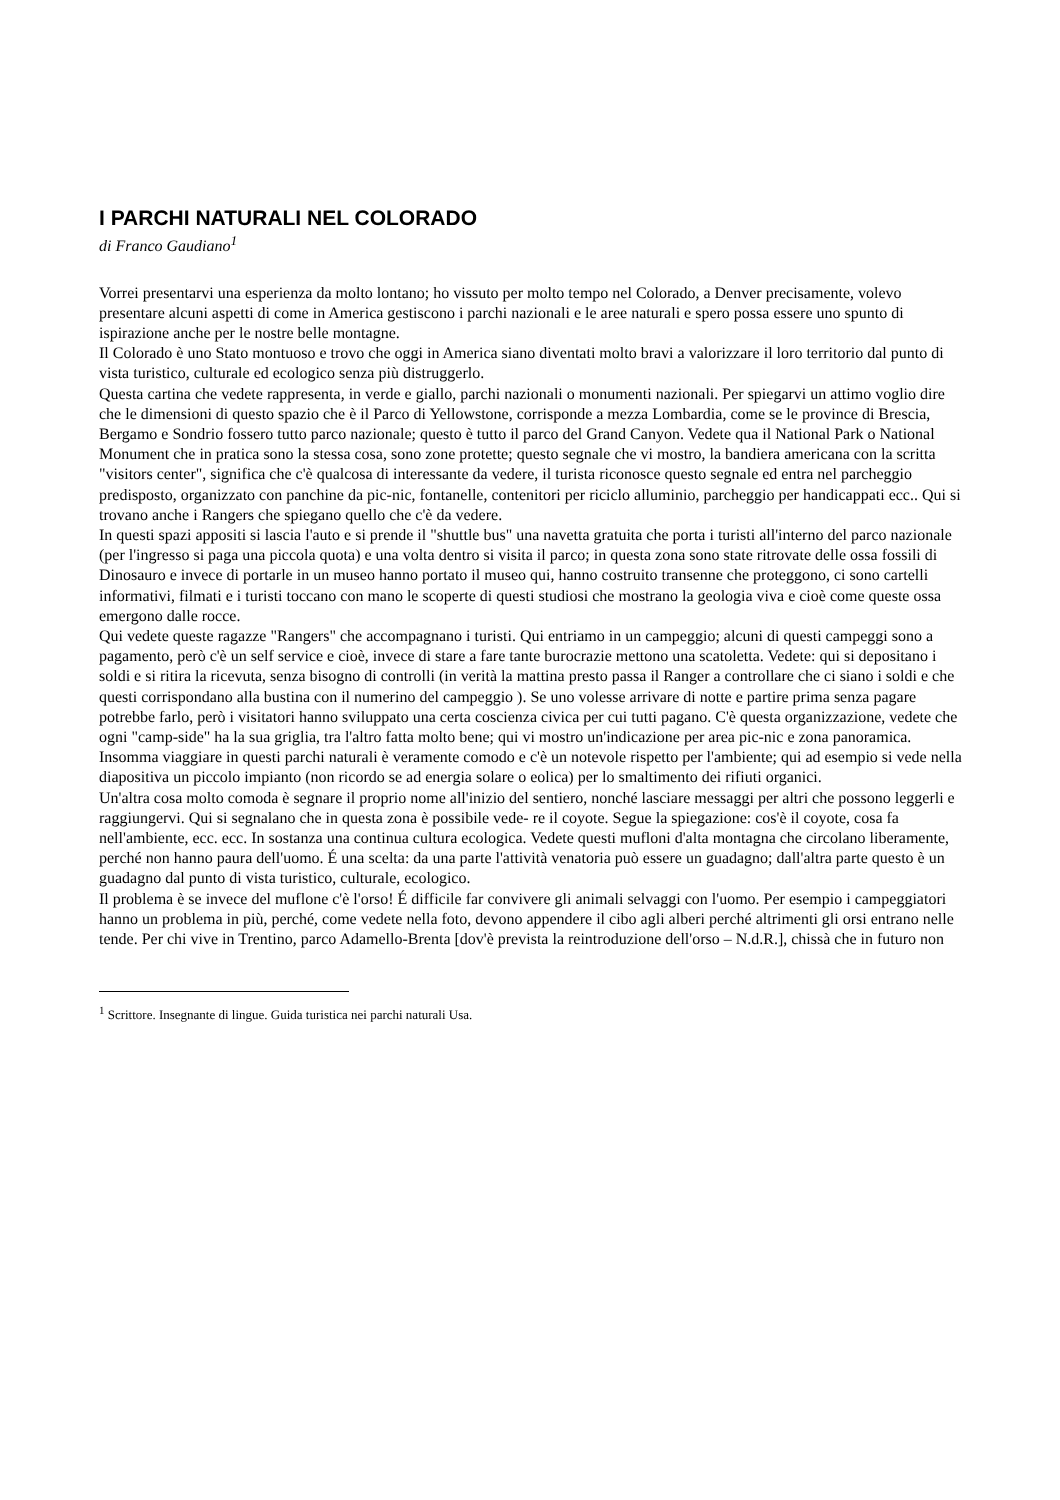I PARCHI NATURALI NEL COLORADO
di Franco Gaudiano<sup>1</sup>
Vorrei presentarvi una esperienza da molto lontano; ho vissuto per molto tempo nel Colorado, a Denver precisamente, volevo presentare alcuni aspetti di come in America gestiscono i parchi nazionali e le aree naturali e spero possa essere uno spunto di ispirazione anche per le nostre belle montagne.
Il Colorado è uno Stato montuoso e trovo che oggi in America siano diventati molto bravi a valorizzare il loro territorio dal punto di vista turistico, culturale ed ecologico senza più distruggerlo.
Questa cartina che vedete rappresenta, in verde e giallo, parchi nazionali o monumenti nazionali. Per spiegarvi un attimo voglio dire che le dimensioni di questo spazio che è il Parco di Yellowstone, corrisponde a mezza Lombardia, come se le province di Brescia, Bergamo e Sondrio fossero tutto parco nazionale; questo è tutto il parco del Grand Canyon. Vedete qua il National Park o National Monument che in pratica sono la stessa cosa, sono zone protette; questo segnale che vi mostro, la bandiera americana con la scritta "visitors center", significa che c'è qualcosa di interessante da vedere, il turista riconosce questo segnale ed entra nel parcheggio predisposto, organizzato con panchine da pic-nic, fontanelle, contenitori per riciclo alluminio, parcheggio per handicappati ecc.. Qui si trovano anche i Rangers che spiegano quello che c'è da vedere.
In questi spazi appositi si lascia l'auto e si prende il "shuttle bus" una navetta gratuita che porta i turisti all'interno del parco nazionale (per l'ingresso si paga una piccola quota) e una volta dentro si visita il parco; in questa zona sono state ritrovate delle ossa fossili di Dinosauro e invece di portarle in un museo hanno portato il museo qui, hanno costruito transenne che proteggono, ci sono cartelli informativi, filmati e i turisti toccano con mano le scoperte di questi studiosi che mostrano la geologia viva e cioè come queste ossa emergono dalle rocce.
Qui vedete queste ragazze "Rangers" che accompagnano i turisti. Qui entriamo in un campeggio; alcuni di questi campeggi sono a pagamento, però c'è un self service e cioè, invece di stare a fare tante burocrazie mettono una scatoletta. Vedete: qui si depositano i soldi e si ritira la ricevuta, senza bisogno di controlli (in verità la mattina presto passa il Ranger a controllare che ci siano i soldi e che questi corrispondano alla bustina con il numerino del campeggio ). Se uno volesse arrivare di notte e partire prima senza pagare potrebbe farlo, però i visitatori hanno sviluppato una certa coscienza civica per cui tutti pagano. C'è questa organizzazione, vedete che ogni "camp-side" ha la sua griglia, tra l'altro fatta molto bene; qui vi mostro un'indicazione per area pic-nic e zona panoramica.
Insomma viaggiare in questi parchi naturali è veramente comodo e c'è un notevole rispetto per l'ambiente; qui ad esempio si vede nella diapositiva un piccolo impianto (non ricordo se ad energia solare o eolica) per lo smaltimento dei rifiuti organici.
Un'altra cosa molto comoda è segnare il proprio nome all'inizio del sentiero, nonché lasciare messaggi per altri che possono leggerli e raggiungervi. Qui si segnalano che in questa zona è possibile vede- re il coyote. Segue la spiegazione: cos'è il coyote, cosa fa nell'ambiente, ecc. ecc. In sostanza una continua cultura ecologica. Vedete questi mufloni d'alta montagna che circolano liberamente, perché non hanno paura dell'uomo. É una scelta: da una parte l'attività venatoria può essere un guadagno; dall'altra parte questo è un guadagno dal punto di vista turistico, culturale, ecologico.
Il problema è se invece del muflone c'è l'orso! É difficile far convivere gli animali selvaggi con l'uomo. Per esempio i campeggiatori hanno un problema in più, perché, come vedete nella foto, devono appendere il cibo agli alberi perché altrimenti gli orsi entrano nelle tende. Per chi vive in Trentino, parco Adamello-Brenta [dov'è prevista la reintroduzione dell'orso – N.d.R.], chissà che in futuro non
<sup>1</sup> Scrittore. Insegnante di lingue. Guida turistica nei parchi naturali Usa.